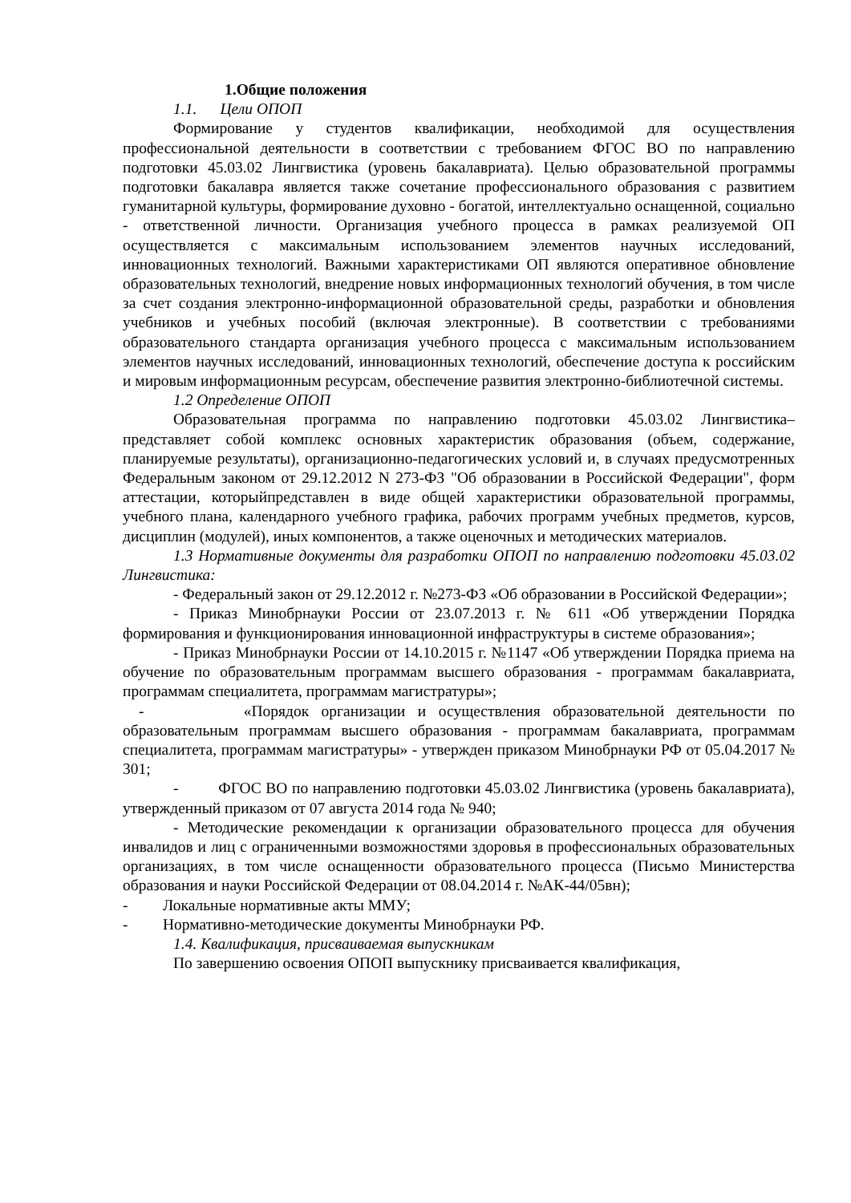1.Общие положения
1.1. Цели ОПОП
Формирование у студентов квалификации, необходимой для осуществления профессиональной деятельности в соответствии с требованием ФГОС ВО по направлению подготовки 45.03.02 Лингвистика (уровень бакалавриата). Целью образовательной программы подготовки бакалавра является также сочетание профессионального образования с развитием гуманитарной культуры, формирование духовно - богатой, интеллектуально оснащенной, социально - ответственной личности. Организация учебного процесса в рамках реализуемой ОП осуществляется с максимальным использованием элементов научных исследований, инновационных технологий. Важными характеристиками ОП являются оперативное обновление образовательных технологий, внедрение новых информационных технологий обучения, в том числе за счет создания электронно-информационной образовательной среды, разработки и обновления учебников и учебных пособий (включая электронные). В соответствии с требованиями образовательного стандарта организация учебного процесса с максимальным использованием элементов научных исследований, инновационных технологий, обеспечение доступа к российским и мировым информационным ресурсам, обеспечение развития электронно-библиотечной системы.
1.2 Определение ОПОП
Образовательная программа по направлению подготовки 45.03.02 Лингвистика– представляет собой комплекс основных характеристик образования (объем, содержание, планируемые результаты), организационно-педагогических условий и, в случаях предусмотренных Федеральным законом от 29.12.2012 N 273-ФЗ "Об образовании в Российской Федерации", форм аттестации, которыйпредставлен в виде общей характеристики образовательной программы, учебного плана, календарного учебного графика, рабочих программ учебных предметов, курсов, дисциплин (модулей), иных компонентов, а также оценочных и методических материалов.
1.3 Нормативные документы для разработки ОПОП по направлению подготовки 45.03.02 Лингвистика:
- Федеральный закон от 29.12.2012 г. №273-ФЗ «Об образовании в Российской Федерации»;
- Приказ Минобрнауки России от 23.07.2013 г. № 611 «Об утверждении Порядка формирования и функционирования инновационной инфраструктуры в системе образования»;
- Приказ Минобрнауки России от 14.10.2015 г. №1147 «Об утверждении Порядка приема на обучение по образовательным программам высшего образования - программам бакалавриата, программам специалитета, программам магистратуры»;
- «Порядок организации и осуществления образовательной деятельности по образовательным программам высшего образования - программам бакалавриата, программам специалитета, программам магистратуры» - утвержден приказом Минобрнауки РФ от 05.04.2017 № 301;
- ФГОС ВО по направлению подготовки 45.03.02 Лингвистика (уровень бакалавриата), утвержденный приказом от 07 августа 2014 года № 940;
- Методические рекомендации к организации образовательного процесса для обучения инвалидов и лиц с ограниченными возможностями здоровья в профессиональных образовательных организациях, в том числе оснащенности образовательного процесса (Письмо Министерства образования и науки Российской Федерации от 08.04.2014 г. №АК-44/05вн);
- Локальные нормативные акты ММУ;
- Нормативно-методические документы Минобрнауки РФ.
1.4. Квалификация, присваиваемая выпускникам
По завершению освоения ОПОП выпускнику присваивается квалификация,